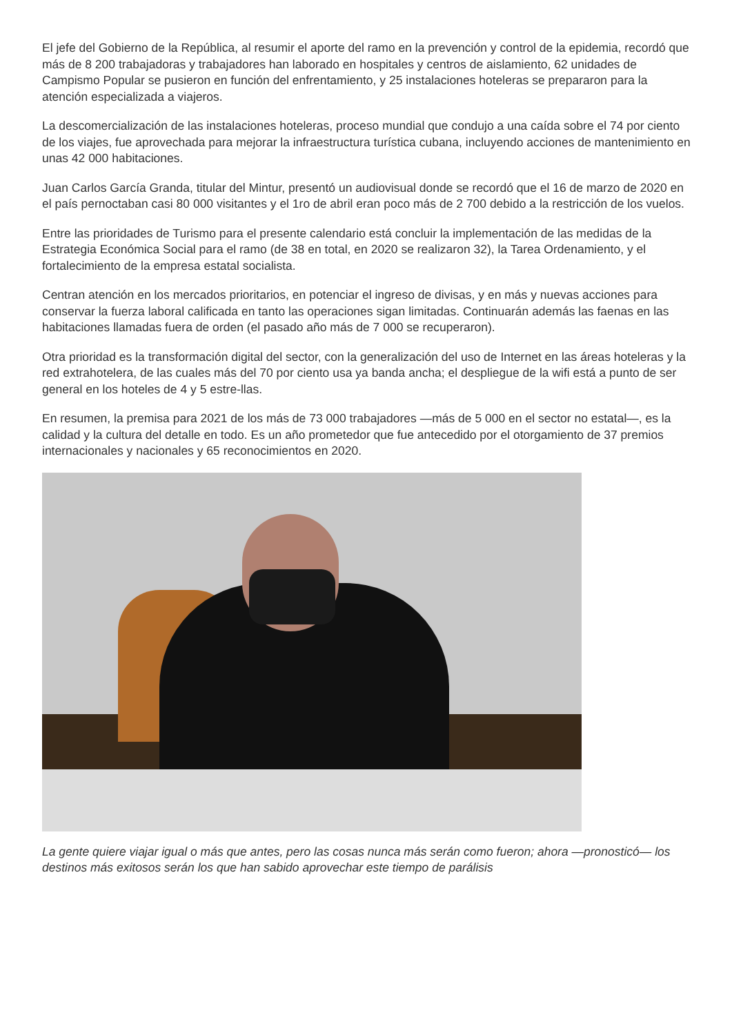El jefe del Gobierno de la República, al resumir el aporte del ramo en la prevención y control de la epidemia, recordó que más de 8 200 trabajadoras y trabajadores han laborado en hospitales y centros de aislamiento, 62 unidades de Campismo Popular se pusieron en función del enfrentamiento, y 25 instalaciones hoteleras se prepararon para la atención especializada a viajeros.
La descomercialización de las instalaciones hoteleras, proceso mundial que condujo a una caída sobre el 74 por ciento de los viajes, fue aprovechada para mejorar la infraestructura turística cubana, incluyendo acciones de mantenimiento en unas 42 000 habitaciones.
Juan Carlos García Granda, titular del Mintur, presentó un audiovisual donde se recordó que el 16 de marzo de 2020 en el país pernoctaban casi 80 000 visitantes y el 1ro de abril eran poco más de 2 700 debido a la restricción de los vuelos.
Entre las prioridades de Turismo para el presente calendario está concluir la implementación de las medidas de la Estrategia Económica Social para el ramo (de 38 en total, en 2020 se realizaron 32), la Tarea Ordenamiento, y el fortalecimiento de la empresa estatal socialista.
Centran atención en los mercados prioritarios, en potenciar el ingreso de divisas, y en más y nuevas acciones para conservar la fuerza laboral calificada en tanto las operaciones sigan limitadas. Continuarán además las faenas en las habitaciones llamadas fuera de orden (el pasado año más de 7 000 se recuperaron).
Otra prioridad es la transformación digital del sector, con la generalización del uso de Internet en las áreas hoteleras y la red extrahotelera, de las cuales más del 70 por ciento usa ya banda ancha; el despliegue de la wifi está a punto de ser general en los hoteles de 4 y 5 estre-llas.
En resumen, la premisa para 2021 de los más de 73 000 trabajadores —más de 5 000 en el sector no estatal—, es la calidad y la cultura del detalle en todo. Es un año prometedor que fue antecedido por el otorgamiento de 37 premios internacionales y nacionales y 65 reconocimientos en 2020.
La gente quiere viajar igual o más que antes, pero las cosas nunca más serán como fueron; ahora —pronosticó— los destinos más exitosos serán los que han sabido aprovechar este tiempo de parálisis